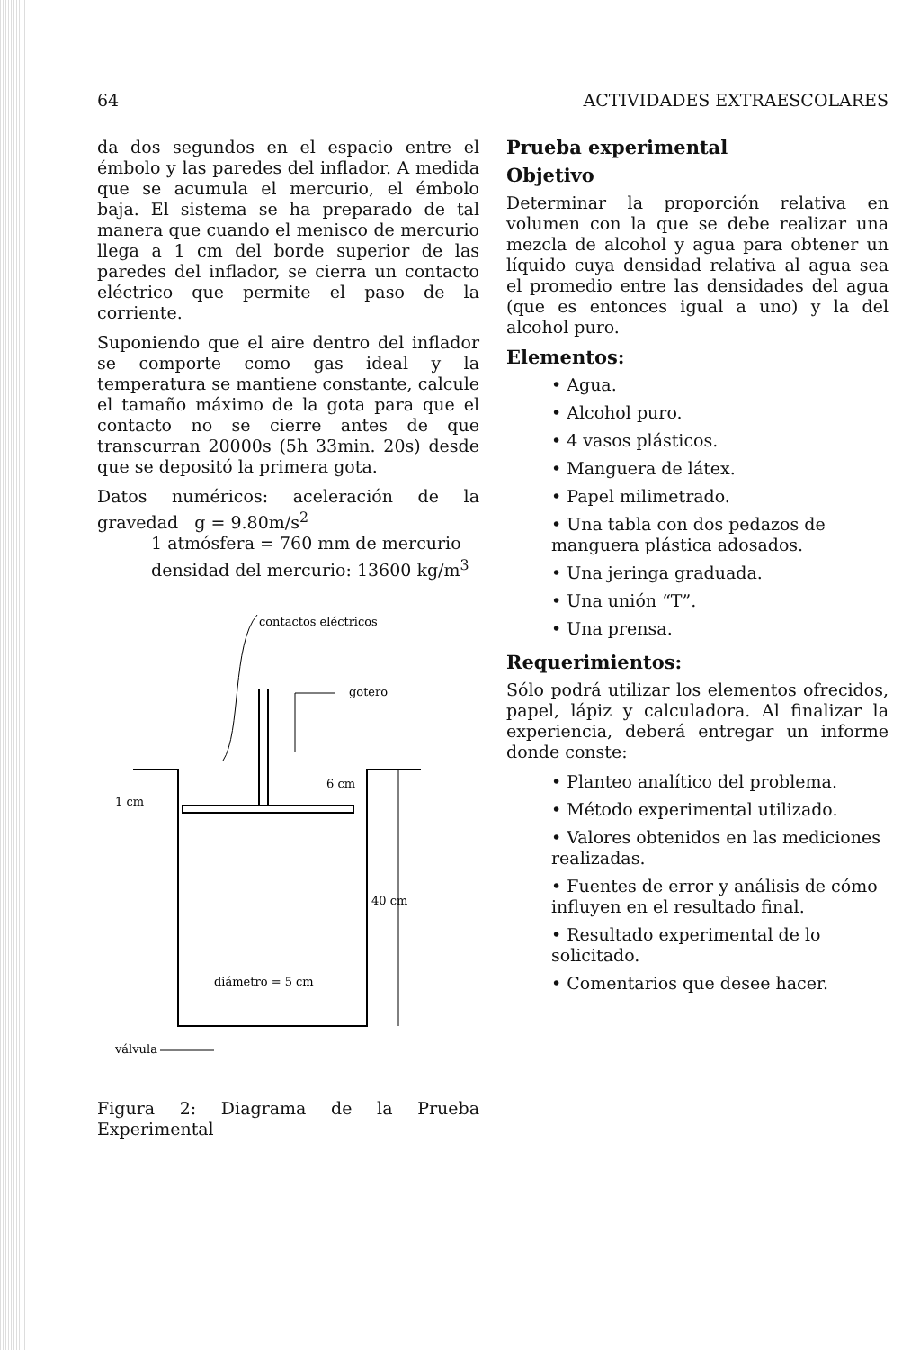64 ACTIVIDADES EXTRAESCOLARES
da dos segundos en el espacio entre el émbolo y las paredes del inflador. A medida que se acumula el mercurio, el émbolo baja. El sistema se ha preparado de tal manera que cuando el menisco de mercurio llega a 1 cm del borde superior de las paredes del inflador, se cierra un contacto eléctrico que permite el paso de la corriente.
Suponiendo que el aire dentro del inflador se comporte como gas ideal y la temperatura se mantiene constante, calcule el tamaño máximo de la gota para que el contacto no se cierre antes de que transcurran 20000s (5h 33min. 20s) desde que se depositó la primera gota.
Datos numéricos: aceleración de la gravedad g = 9.80m/s<sup>2</sup>
1 atmósfera = 760 mm de mercurio
densidad del mercurio: 13600 kg/m<sup>3</sup>
contactos eléctricos
gotero
1 cm
6 cm
40 cm
diámetro = 5 cm
válvula
Figura 2: Diagrama de la Prueba Experimental
Prueba experimental
Objetivo
Determinar la proporción relativa en volumen con la que se debe realizar una mezcla de alcohol y agua para obtener un líquido cuya densidad relativa al agua sea el promedio entre las densidades del agua (que es entonces igual a uno) y la del alcohol puro.
Elementos:
• Agua.
• Alcohol puro.
• 4 vasos plásticos.
• Manguera de látex.
• Papel milimetrado.
• Una tabla con dos pedazos de manguera plástica adosados.
• Una jeringa graduada.
• Una unión “T”.
• Una prensa.
Requerimientos:
Sólo podrá utilizar los elementos ofrecidos, papel, lápiz y calculadora. Al finalizar la experiencia, deberá entregar un informe donde conste:
• Planteo analítico del problema.
• Método experimental utilizado.
• Valores obtenidos en las mediciones realizadas.
• Fuentes de error y análisis de cómo influyen en el resultado final.
• Resultado experimental de lo solicitado.
• Comentarios que desee hacer.